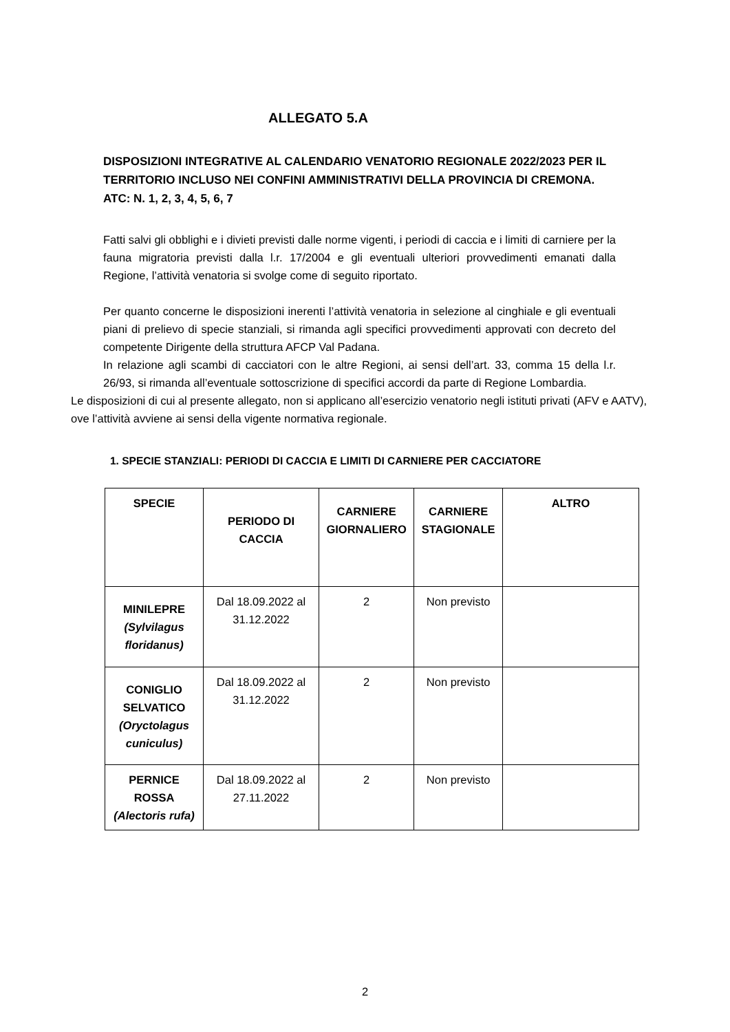ALLEGATO 5.A
DISPOSIZIONI INTEGRATIVE AL CALENDARIO VENATORIO REGIONALE 2022/2023 PER IL TERRITORIO INCLUSO NEI CONFINI AMMINISTRATIVI DELLA PROVINCIA DI CREMONA.
ATC: N. 1, 2, 3, 4, 5, 6, 7
Fatti salvi gli obblighi e i divieti previsti dalle norme vigenti, i periodi di caccia e i limiti di carniere per la fauna migratoria previsti dalla l.r. 17/2004 e gli eventuali ulteriori provvedimenti emanati dalla Regione, l’attività venatoria si svolge come di seguito riportato.
Per quanto concerne le disposizioni inerenti l’attività venatoria in selezione al cinghiale e gli eventuali piani di prelievo di specie stanziali, si rimanda agli specifici provvedimenti approvati con decreto del competente Dirigente della struttura AFCP Val Padana.
In relazione agli scambi di cacciatori con le altre Regioni, ai sensi dell’art. 33, comma 15 della l.r. 26/93, si rimanda all’eventuale sottoscrizione di specifici accordi da parte di Regione Lombardia.
Le disposizioni di cui al presente allegato, non si applicano all’esercizio venatorio negli istituti privati (AFV e AATV), ove l’attività avviene ai sensi della vigente normativa regionale.
1. SPECIE STANZIALI: PERIODI DI CACCIA E LIMITI DI CARNIERE PER CACCIATORE
| SPECIE | PERIODO DI CACCIA | CARNIERE GIORNALIERO | CARNIERE STAGIONALE | ALTRO |
| --- | --- | --- | --- | --- |
| MINILEPRE (Sylvilagus floridanus) | Dal 18.09.2022 al 31.12.2022 | 2 | Non previsto | |
| CONIGLIO SELVATICO (Oryctolagus cuniculus) | Dal 18.09.2022 al 31.12.2022 | 2 | Non previsto | |
| PERNICE ROSSA (Alectoris rufa) | Dal 18.09.2022 al 27.11.2022 | 2 | Non previsto | |
2